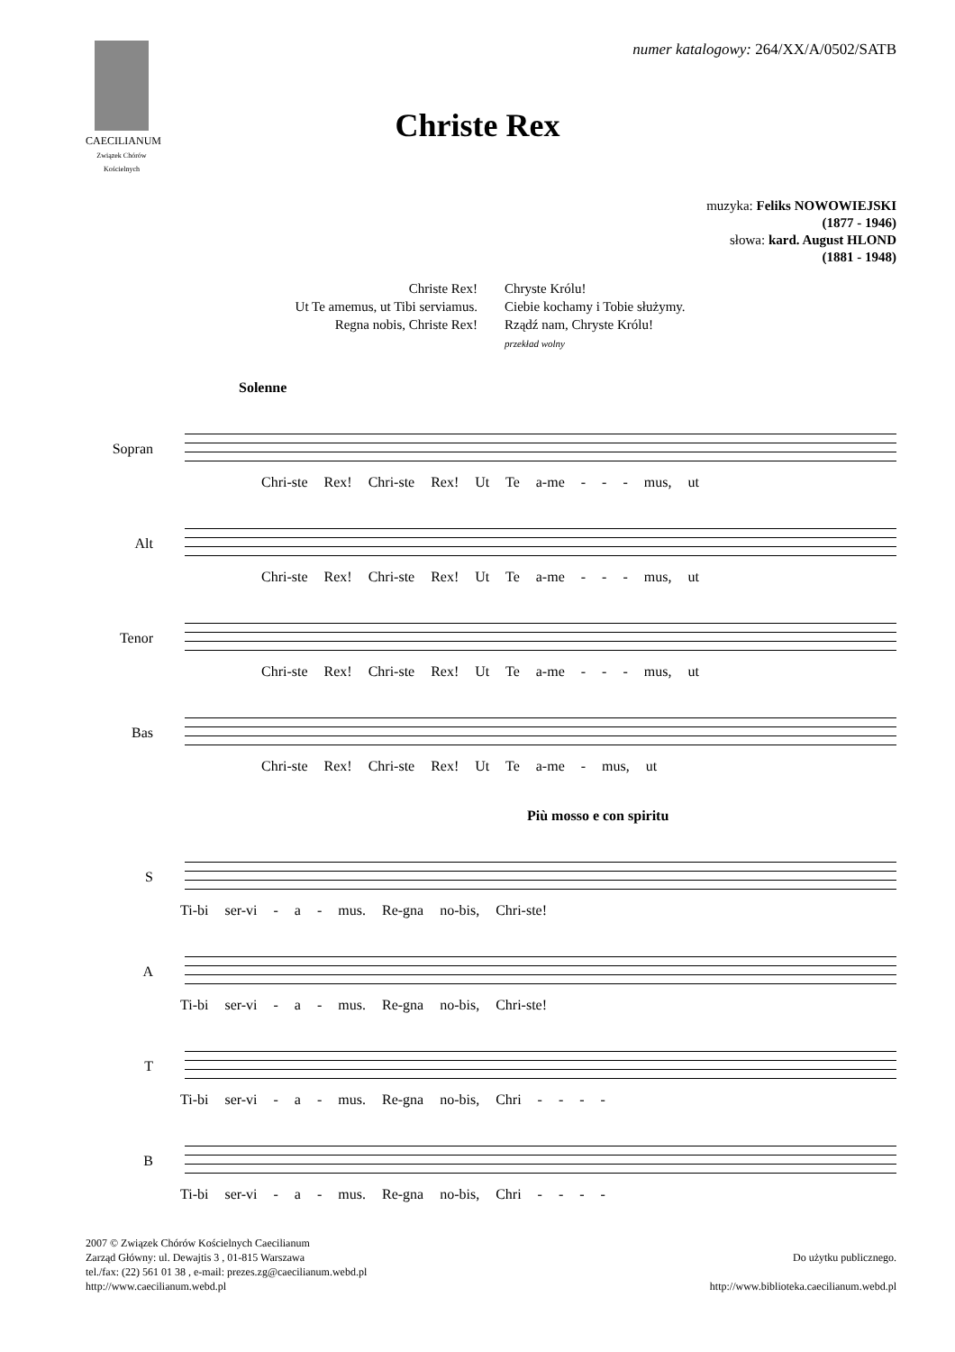CAECILIANUM
Związek Chórów Kościelnych
numer katalogowy: 264/XX/A/0502/SATB
Christe Rex
muzyka: Feliks NOWOWIEJSKI
(1877 - 1946)
słowa: kard. August HLOND
(1881 - 1948)
Christe Rex!
Ut Te amemus, ut Tibi serviamus.
Regna nobis, Christe Rex!
Chryste Królu!
Ciebie kochamy i Tobie służymy.
Rządź nam, Chryste Królu!
przekład wolny
Solenne
Sopran
Chri-ste Rex! Chri-ste Rex! Ut Te a-me - - - mus, ut
Alt
Chri-ste Rex! Chri-ste Rex! Ut Te a-me - - - mus, ut
Tenor
Chri-ste Rex! Chri-ste Rex! Ut Te a-me - - - mus, ut
Bas
Chri-ste Rex! Chri-ste Rex! Ut Te a-me - mus, ut
Più mosso e con spiritu
S
Ti-bi ser-vi - a - mus. Re-gna no-bis, Chri-ste!
A
Ti-bi ser-vi - a - mus. Re-gna no-bis, Chri-ste!
T
Ti-bi ser-vi - a - mus. Re-gna no-bis, Chri - - - -
B
Ti-bi ser-vi - a - mus. Re-gna no-bis, Chri - - - -
2007 © Związek Chórów Kościelnych Caecilianum
Zarząd Główny: ul. Dewajtis 3 , 01-815 Warszawa
tel./fax: (22) 561 01 38 , e-mail: prezes.zg@caecilianum.webd.pl
http://www.caecilianum.webd.pl
Do użytku publicznego.
http://www.biblioteka.caecilianum.webd.pl